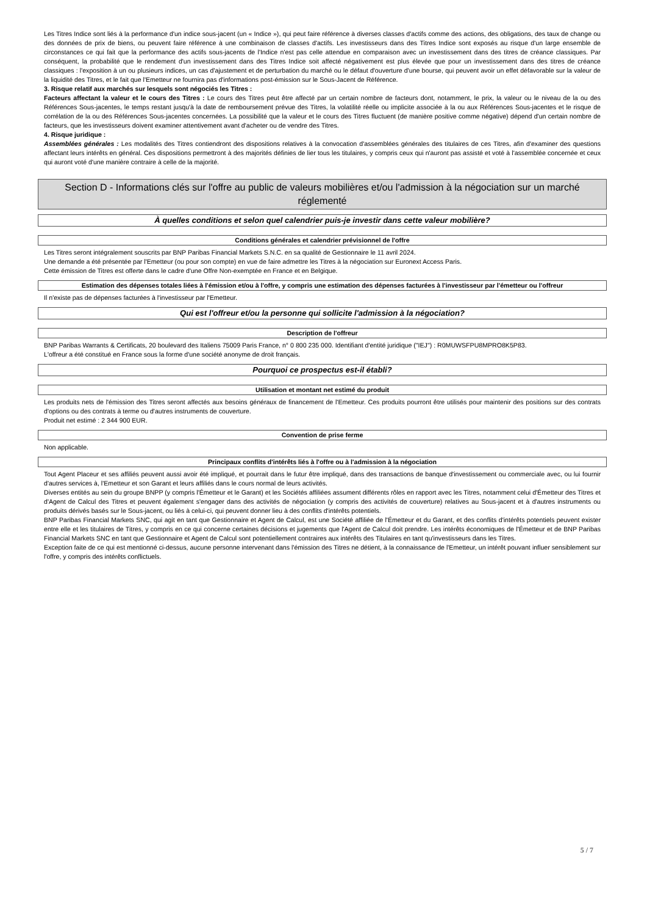Les Titres Indice sont liés à la performance d'un indice sous-jacent (un « Indice »), qui peut faire référence à diverses classes d'actifs comme des actions, des obligations, des taux de change ou des données de prix de biens, ou peuvent faire référence à une combinaison de classes d'actifs. Les investisseurs dans des Titres Indice sont exposés au risque d'un large ensemble de circonstances ce qui fait que la performance des actifs sous-jacents de l'Indice n'est pas celle attendue en comparaison avec un investissement dans des titres de créance classiques. Par conséquent, la probabilité que le rendement d'un investissement dans des Titres Indice soit affecté négativement est plus élevée que pour un investissement dans des titres de créance classiques : l'exposition à un ou plusieurs indices, un cas d'ajustement et de perturbation du marché ou le défaut d'ouverture d'une bourse, qui peuvent avoir un effet défavorable sur la valeur de la liquidité des Titres, et le fait que l'Emetteur ne fournira pas d'informations post-émission sur le Sous-Jacent de Référence.
3. Risque relatif aux marchés sur lesquels sont négociés les Titres :
Facteurs affectant la valeur et le cours des Titres : Le cours des Titres peut être affecté par un certain nombre de facteurs dont, notamment, le prix, la valeur ou le niveau de la ou des Références Sous-jacentes, le temps restant jusqu'à la date de remboursement prévue des Titres, la volatilité réelle ou implicite associée à la ou aux Références Sous-jacentes et le risque de corrélation de la ou des Références Sous-jacentes concernées. La possibilité que la valeur et le cours des Titres fluctuent (de manière positive comme négative) dépend d'un certain nombre de facteurs, que les investisseurs doivent examiner attentivement avant d'acheter ou de vendre des Titres.
4. Risque juridique :
Assemblées générales : Les modalités des Titres contiendront des dispositions relatives à la convocation d'assemblées générales des titulaires de ces Titres, afin d'examiner des questions affectant leurs intérêts en général. Ces dispositions permettront à des majorités définies de lier tous les titulaires, y compris ceux qui n'auront pas assisté et voté à l'assemblée concernée et ceux qui auront voté d'une manière contraire à celle de la majorité.
Section D - Informations clés sur l'offre au public de valeurs mobilières et/ou l'admission à la négociation sur un marché réglementé
À quelles conditions et selon quel calendrier puis-je investir dans cette valeur mobilière?
Conditions générales et calendrier prévisionnel de l'offre
Les Titres seront intégralement souscrits par BNP Paribas Financial Markets S.N.C. en sa qualité de Gestionnaire le 11 avril 2024.
Une demande a été présentée par l'Emetteur (ou pour son compte) en vue de faire admettre les Titres à la négociation sur Euronext Access Paris.
Cette émission de Titres est offerte dans le cadre d'une Offre Non-exemptée en France et en Belgique.
Estimation des dépenses totales liées à l'émission et/ou à l'offre, y compris une estimation des dépenses facturées à l'investisseur par l'émetteur ou l'offreur
Il n'existe pas de dépenses facturées à l'investisseur par l'Emetteur.
Qui est l'offreur et/ou la personne qui sollicite l'admission à la négociation?
Description de l'offreur
BNP Paribas Warrants & Certificats, 20 boulevard des Italiens 75009 Paris France, n° 0 800 235 000. Identifiant d'entité juridique ("IEJ") : R0MUWSFPU8MPRO8K5P83.
L'offreur a été constitué en France sous la forme d'une société anonyme de droit français.
Pourquoi ce prospectus est-il établi?
Utilisation et montant net estimé du produit
Les produits nets de l'émission des Titres seront affectés aux besoins généraux de financement de l'Emetteur. Ces produits pourront être utilisés pour maintenir des positions sur des contrats d'options ou des contrats à terme ou d'autres instruments de couverture.
Produit net estimé : 2 344 900 EUR.
Convention de prise ferme
Non applicable.
Principaux conflits d'intérêts liés à l'offre ou à l'admission à la négociation
Tout Agent Placeur et ses affiliés peuvent aussi avoir été impliqué, et pourrait dans le futur être impliqué, dans des transactions de banque d'investissement ou commerciale avec, ou lui fournir d'autres services à, l'Emetteur et son Garant et leurs affiliés dans le cours normal de leurs activités.
Diverses entités au sein du groupe BNPP (y compris l'Émetteur et le Garant) et les Sociétés affiliées assument différents rôles en rapport avec les Titres, notamment celui d'Émetteur des Titres et d'Agent de Calcul des Titres et peuvent également s'engager dans des activités de négociation (y compris des activités de couverture) relatives au Sous-jacent et à d'autres instruments ou produits dérivés basés sur le Sous-jacent, ou liés à celui-ci, qui peuvent donner lieu à des conflits d'intérêts potentiels.
BNP Paribas Financial Markets SNC, qui agit en tant que Gestionnaire et Agent de Calcul, est une Société affiliée de l'Émetteur et du Garant, et des conflits d'intérêts potentiels peuvent exister entre elle et les titulaires de Titres, y compris en ce qui concerne certaines décisions et jugements que l'Agent de Calcul doit prendre. Les intérêts économiques de l'Émetteur et de BNP Paribas Financial Markets SNC en tant que Gestionnaire et Agent de Calcul sont potentiellement contraires aux intérêts des Titulaires en tant qu'investisseurs dans les Titres.
Exception faite de ce qui est mentionné ci-dessus, aucune personne intervenant dans l'émission des Titres ne détient, à la connaissance de l'Emetteur, un intérêt pouvant influer sensiblement sur l'offre, y compris des intérêts conflictuels.
5 / 7